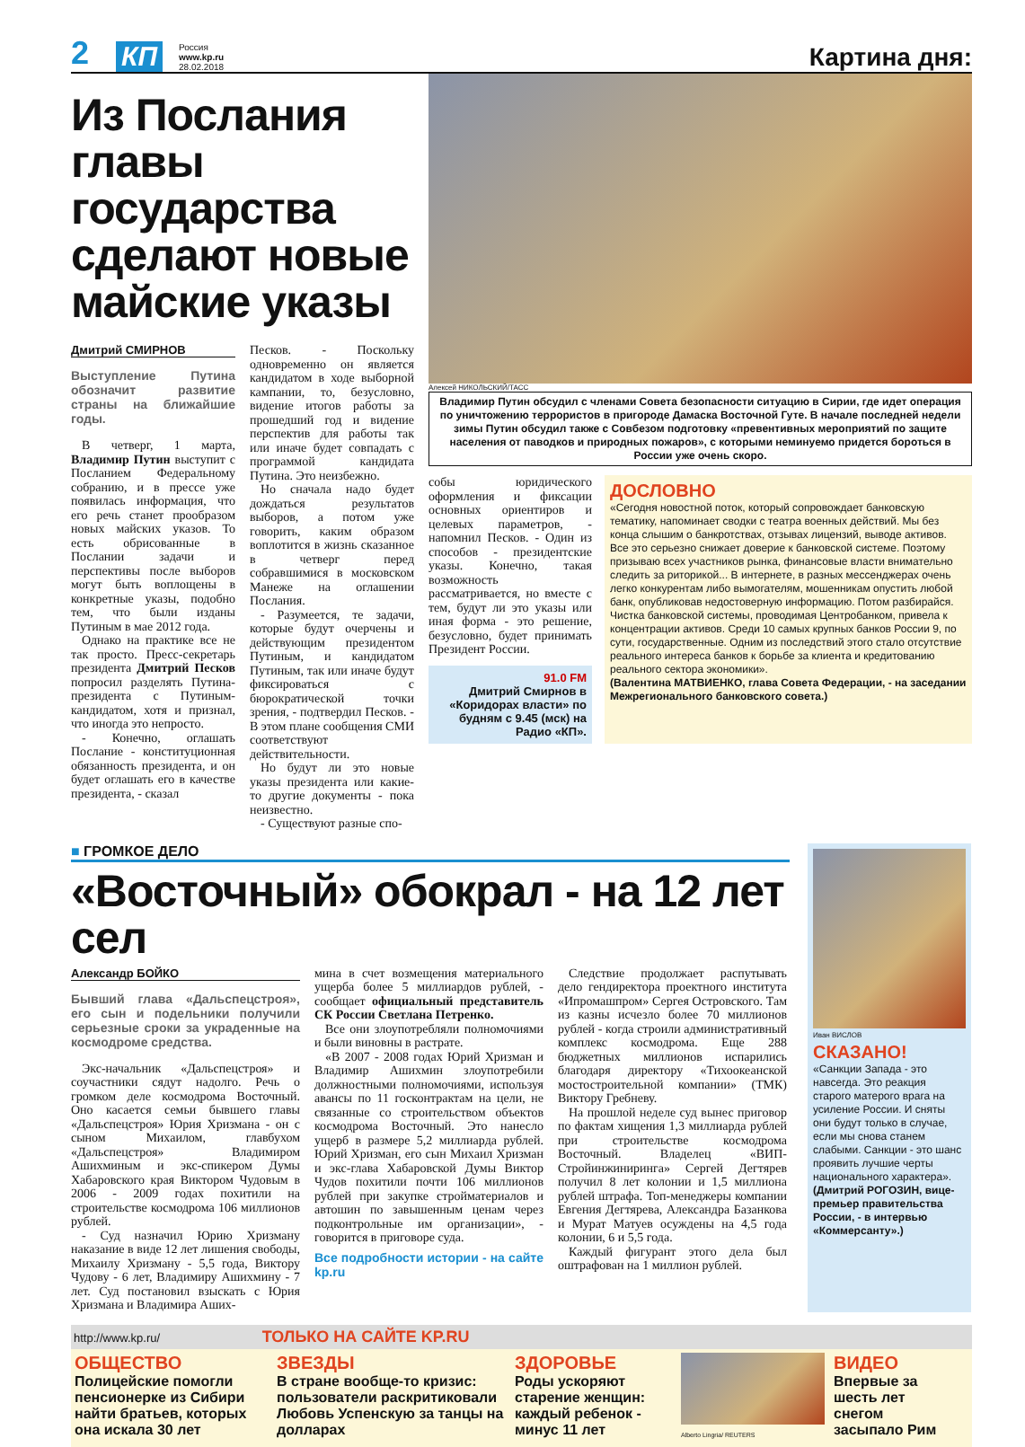2 КП Россия
www.kp.ru
28.02.2018 Картина дня:
Из Послания главы государства сделают новые майские указы
Дмитрий СМИРНОВ
Выступление Путина обозначит развитие страны на ближайшие годы.
В четверг, 1 марта, Владимир Путин выступит с Посланием Федеральному собранию, и в прессе уже появилась информация, что его речь станет прообразом новых майских указов. То есть обрисованные в Послании задачи и перспективы после выборов могут быть воплощены в конкретные указы, подобно тем, что были изданы Путиным в мае 2012 года.
Однако на практике все не так просто. Пресс-секретарь президента Дмитрий Песков попросил разделять Путина-президента с Путиным-кандидатом, хотя и признал, что иногда это непросто.
- Конечно, оглашать Послание - конституционная обязанность президента, и он будет оглашать его в качестве президента, - сказал
Песков. - Поскольку одновременно он является кандидатом в ходе выборной кампании, то, безусловно, видение итогов работы за прошедший год и видение перспектив для работы так или иначе будет совпадать с программой кандидата Путина. Это неизбежно.
Но сначала надо будет дождаться результатов выборов, а потом уже говорить, каким образом воплотится в жизнь сказанное в четверг перед собравшимися в московском Манеже на оглашении Послания.
- Разумеется, те задачи, которые будут очерчены и действующим президентом Путиным, и кандидатом Путиным, так или иначе будут фиксироваться с бюрократической точки зрения, - подтвердил Песков. - В этом плане сообщения СМИ соответствуют действительности.
Но будут ли это новые указы президента или какие-то другие документы - пока неизвестно.
- Существуют разные спо-
Алексей НИКОЛЬСКИЙ/ТАСС
Владимир Путин обсудил с членами Совета безопасности ситуацию в Сирии, где идет операция по уничтожению террористов в пригороде Дамаска Восточной Гуте. В начале последней недели зимы Путин обсудил также с Совбезом подготовку «превентивных мероприятий по защите населения от паводков и природных пожаров», с которыми неминуемо придется бороться в России уже очень скоро.
собы юридического оформления и фиксации основных ориентиров и целевых параметров, - напомнил Песков. - Один из способов - президентские указы. Конечно, такая возможность рассматривается, но вместе с тем, будут ли это указы или иная форма - это решение, безусловно, будет принимать Президент России.
91.0 FM
Дмитрий Смирнов в «Коридорах власти» по будням с 9.45 (мск) на Радио «КП».
ДОСЛОВНО
«Сегодня новостной поток, который сопровождает банковскую тематику, напоминает сводки с театра военных действий. Мы без конца слышим о банкротствах, отзывах лицензий, выводе активов. Все это серьезно снижает доверие к банковской системе. Поэтому призываю всех участников рынка, финансовые власти внимательно следить за риторикой... В интернете, в разных мессенджерах очень легко конкурентам либо вымогателям, мошенникам опустить любой банк, опубликовав недостоверную информацию. Потом разбирайся. Чистка банковской системы, проводимая Центробанком, привела к концентрации активов. Среди 10 самых крупных банков России 9, по сути, государственные. Одним из последствий этого стало отсутствие реального интереса банков к борьбе за клиента и кредитованию реального сектора экономики».
(Валентина МАТВИЕНКО, глава Совета Федерации, - на заседании Межрегионального банковского совета.)
■ ГРОМКОЕ ДЕЛО
«Восточный» обокрал - на 12 лет сел
Александр БОЙКО
Бывший глава «Дальспецстроя», его сын и подельники получили серьезные сроки за украденные на космодроме средства.
Экс-начальник «Дальспецстроя» и соучастники сядут надолго. Речь о громком деле космодрома Восточный. Оно касается семьи бывшего главы «Дальспецстроя» Юрия Хризмана - он с сыном Михаилом, главбухом «Дальспецстроя» Владимиром Ашихминым и экс-спикером Думы Хабаровского края Виктором Чудовым в 2006 - 2009 годах похитили на строительстве космодрома 106 миллионов рублей.
- Суд назначил Юрию Хризману наказание в виде 12 лет лишения свободы, Михаилу Хризману - 5,5 года, Виктору Чудову - 6 лет, Владимиру Ашихмину - 7 лет. Суд постановил взыскать с Юрия Хризмана и Владимира Аших-
мина в счет возмещения материального ущерба более 5 миллиардов рублей, - сообщает официальный представитель СК России Светлана Петренко.
Все они злоупотребляли полномочиями и были виновны в растрате.
«В 2007 - 2008 годах Юрий Хризман и Владимир Ашихмин злоупотребили должностными полномочиями, используя авансы по 11 госконтрактам на цели, не связанные со строительством объектов космодрома Восточный. Это нанесло ущерб в размере 5,2 миллиарда рублей. Юрий Хризман, его сын Михаил Хризман и экс-глава Хабаровской Думы Виктор Чудов похитили почти 106 миллионов рублей при закупке стройматериалов и автошин по завышенным ценам через подконтрольные им организации», - говорится в приговоре суда.
Все подробности истории - на сайте kp.ru
Следствие продолжает распутывать дело гендиректора проектного института «Ипромашпром» Сергея Островского. Там из казны исчезло более 70 миллионов рублей - когда строили административный комплекс космодрома. Еще 288 бюджетных миллионов испарились благодаря директору «Тихоокеанской мостостроительной компании» (ТМК) Виктору Гребневу.
На прошлой неделе суд вынес приговор по фактам хищения 1,3 миллиарда рублей при строительстве космодрома Восточный. Владелец «ВИП-Стройинжиниринга» Сергей Дегтярев получил 8 лет колонии и 1,5 миллиона рублей штрафа. Топ-менеджеры компании Евгения Дегтярева, Александра Базанкова и Мурат Матуев осуждены на 4,5 года колонии, 6 и 5,5 года.
Каждый фигурант этого дела был оштрафован на 1 миллион рублей.
Иван ВИСЛОВ
СКАЗАНО!
«Санкции Запада - это навсегда. Это реакция старого матерого врага на усиление России. И сняты они будут только в случае, если мы снова станем слабыми. Санкции - это шанс проявить лучшие черты национального характера».
(Дмитрий РОГОЗИН, вице-премьер правительства России, - в интервью «Коммерсанту».)
http://www.kp.ru/ ТОЛЬКО НА САЙТЕ KP.RU
ОБЩЕСТВО
Полицейские помогли пенсионерке из Сибири найти братьев, которых она искала 30 лет
ЗВЕЗДЫ
В стране вообще-то кризис: пользователи раскритиковали Любовь Успенскую за танцы на долларах
ЗДОРОВЬЕ
Роды ускоряют старение женщин: каждый ребенок - минус 11 лет
Alberto Lingria/ REUTERS
ВИДЕО
Впервые за шесть лет снегом засыпало Рим